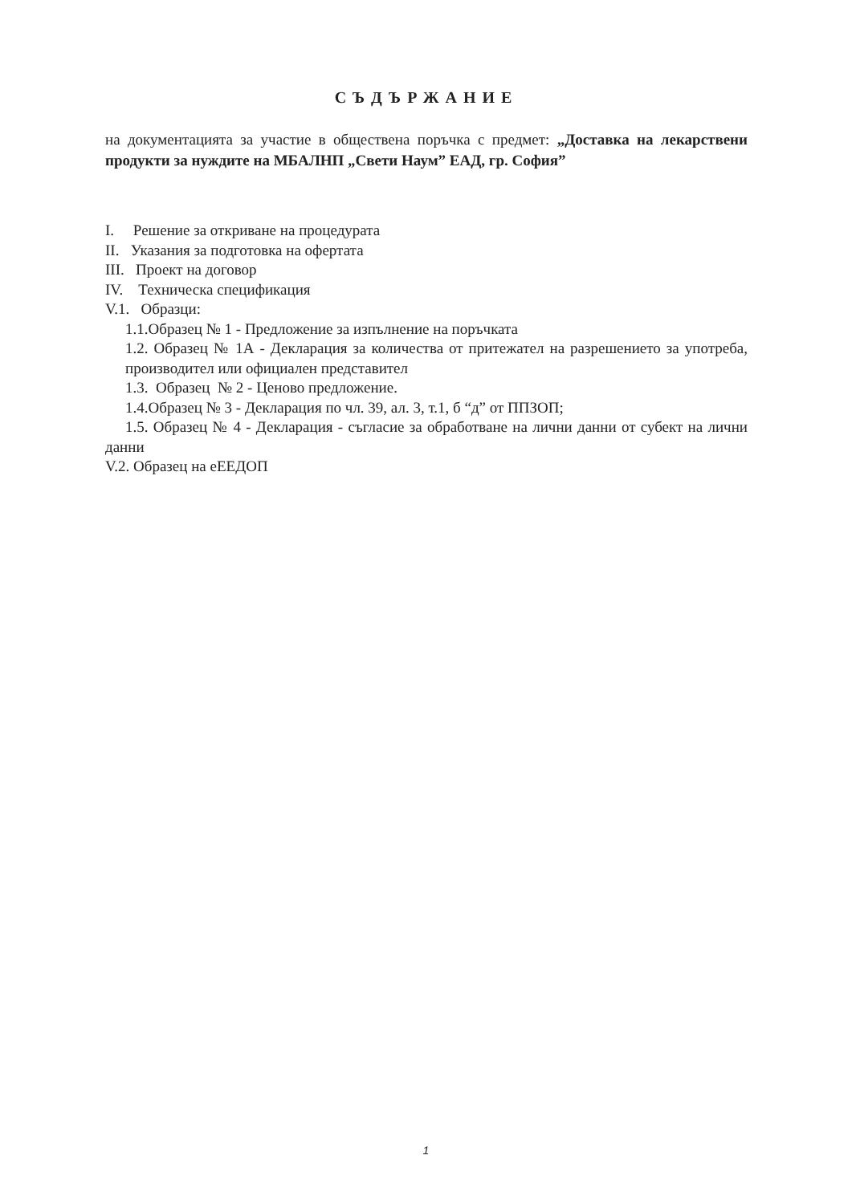СЪДЪРЖАНИЕ
на документацията за участие в обществена поръчка с предмет: „Доставка на лекарствени продукти за нуждите на МБАЛНП „Свети Наум” ЕАД, гр. София”
I. Решение за откриване на процедурата
II. Указания за подготовка на офертата
III. Проект на договор
IV. Техническа спецификация
V.1. Образци:
1.1.Образец № 1 - Предложение за изпълнение на поръчката
1.2. Образец № 1А - Декларация за количества от притежател на разрешението за употреба, производител или официален представител
1.3. Образец № 2 - Ценово предложение.
1.4.Образец № 3 - Декларация по чл. 39, ал. 3, т.1, б “д” от ППЗОП;
1.5. Образец № 4 - Декларация - съгласие за обработване на лични данни от субект на лични данни
V.2. Образец на еЕЕДОП
1